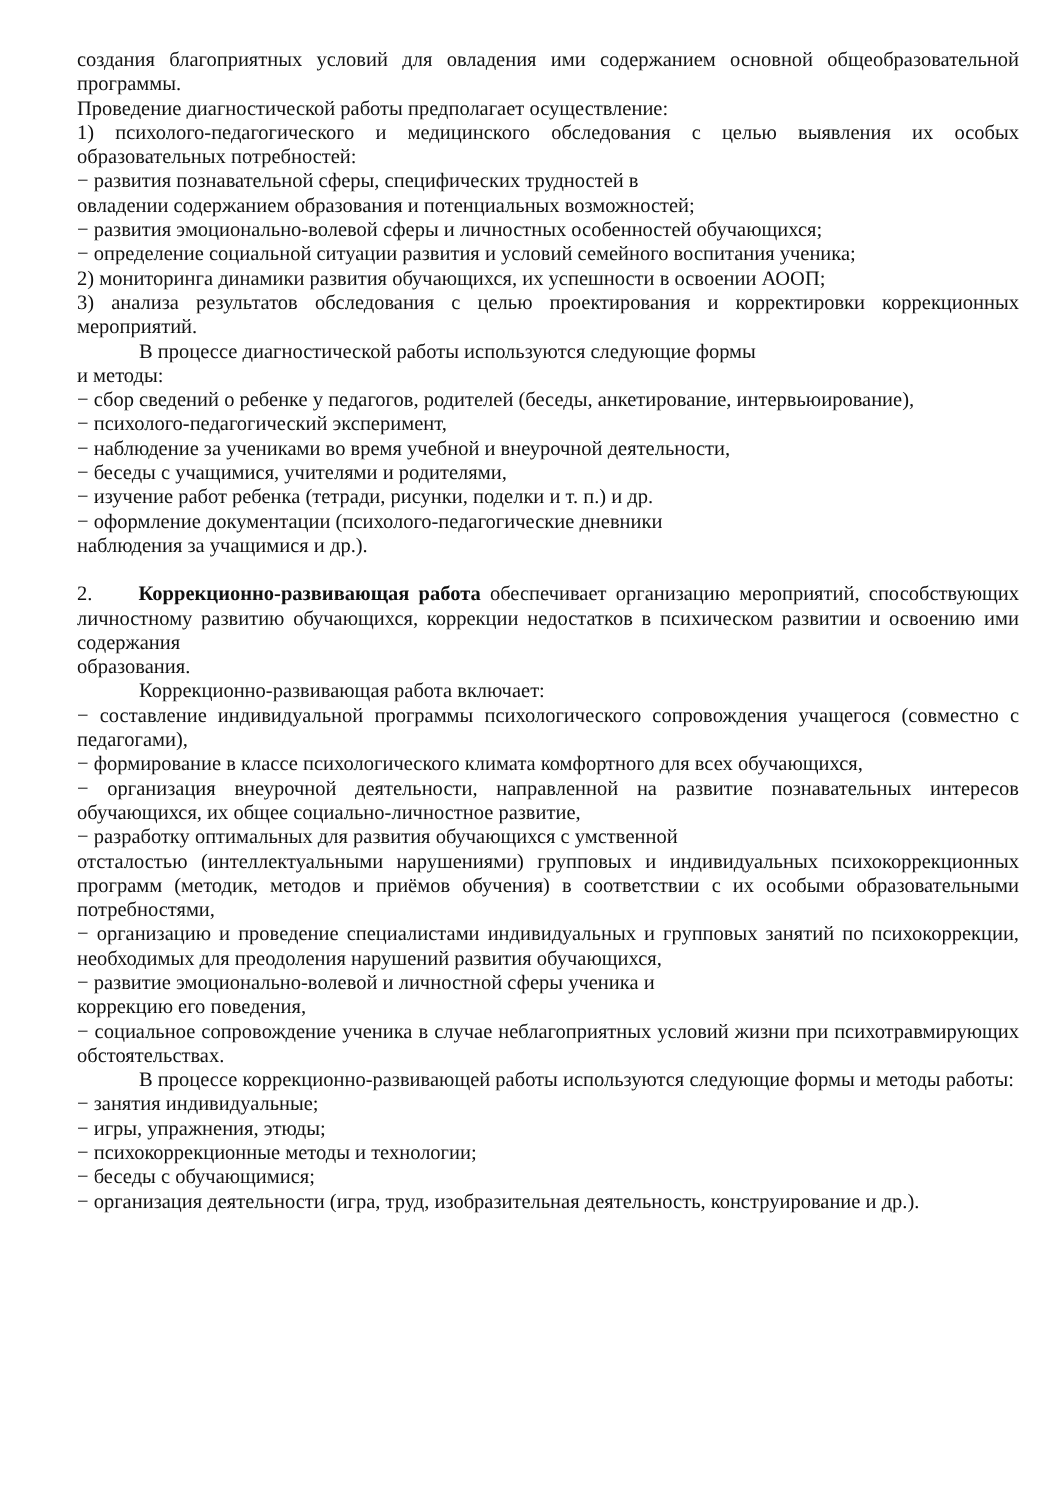создания благоприятных условий для овладения ими содержанием основной общеобразовательной программы.
Проведение диагностической работы предполагает осуществление:
1) психолого-педагогического и медицинского обследования с целью выявления их особых образовательных потребностей:
− развития познавательной сферы, специфических трудностей в
овладении содержанием образования и потенциальных возможностей;
− развития эмоционально-волевой сферы и личностных особенностей обучающихся;
− определение социальной ситуации развития и условий семейного воспитания ученика;
2) мониторинга динамики развития обучающихся, их успешности в освоении АООП;
3) анализа результатов обследования с целью проектирования и корректировки коррекционных мероприятий.
В процессе диагностической работы используются следующие формы
и методы:
− сбор сведений о ребенке у педагогов, родителей (беседы, анкетирование, интервьюирование),
− психолого-педагогический эксперимент,
− наблюдение за учениками во время учебной и внеурочной деятельности,
− беседы с учащимися, учителями и родителями,
− изучение работ ребенка (тетради, рисунки, поделки и т. п.) и др.
− оформление документации (психолого-педагогические дневники
наблюдения за учащимися и др.).
2. Коррекционно-развивающая работа обеспечивает организацию мероприятий, способствующих личностному развитию обучающихся, коррекции недостатков в психическом развитии и освоению ими содержания
образования.
Коррекционно-развивающая работа включает:
− составление индивидуальной программы психологического сопровождения учащегося (совместно с педагогами),
− формирование в классе психологического климата комфортного для всех обучающихся,
− организация внеурочной деятельности, направленной на развитие познавательных интересов обучающихся, их общее социально-личностное развитие,
− разработку оптимальных для развития обучающихся с умственной
отсталостью (интеллектуальными нарушениями) групповых и индивидуальных психокоррекционных программ (методик, методов и приёмов обучения) в соответствии с их особыми образовательными потребностями,
− организацию и проведение специалистами индивидуальных и групповых занятий по психокоррекции, необходимых для преодоления нарушений развития обучающихся,
− развитие эмоционально-волевой и личностной сферы ученика и
коррекцию его поведения,
− социальное сопровождение ученика в случае неблагоприятных условий жизни при психотравмирующих обстоятельствах.
В процессе коррекционно-развивающей работы используются следующие формы и методы работы:
− занятия индивидуальные;
− игры, упражнения, этюды;
− психокоррекционные методы и технологии;
− беседы с обучающимися;
− организация деятельности (игра, труд, изобразительная деятельность, конструирование и др.).